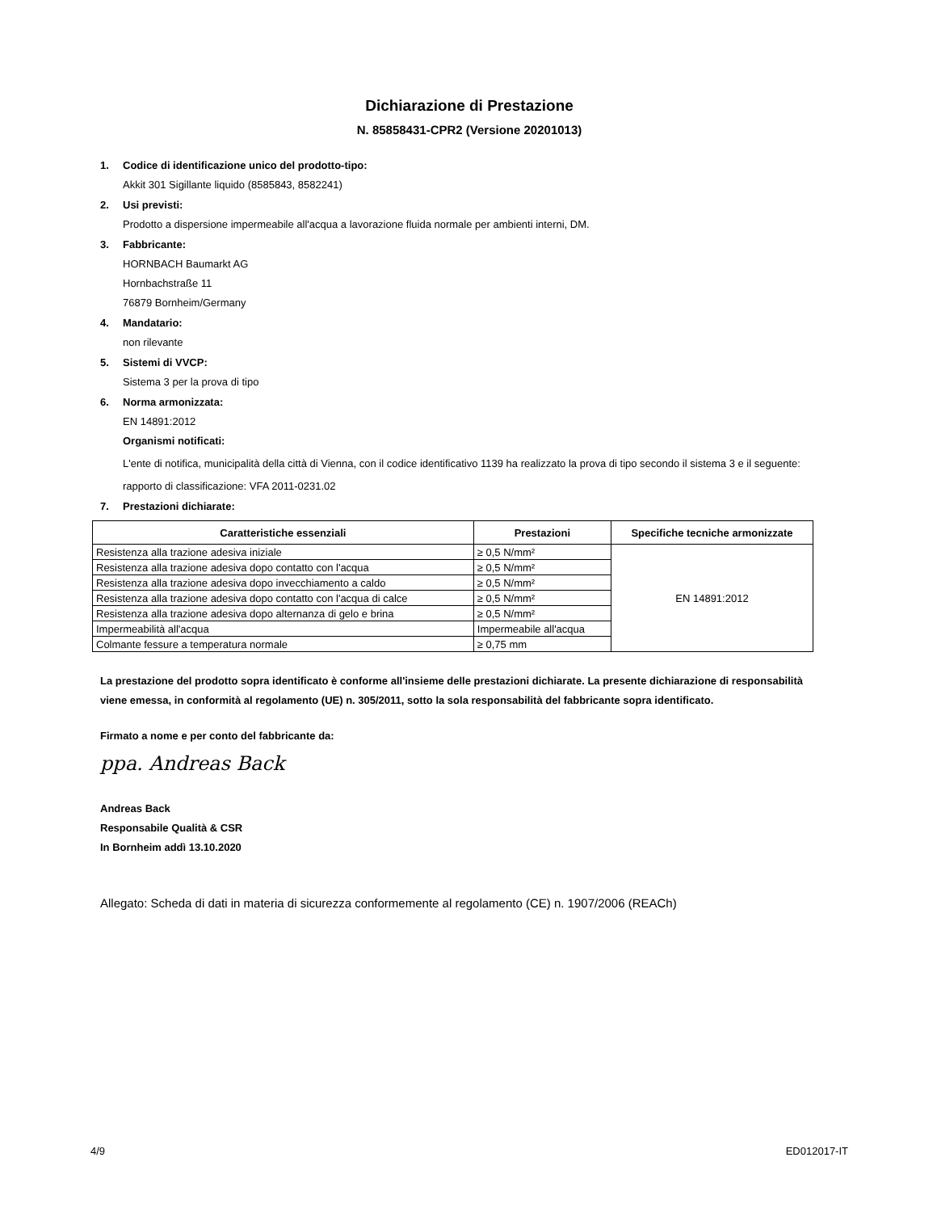Dichiarazione di Prestazione
N. 85858431-CPR2 (Versione 20201013)
1. Codice di identificazione unico del prodotto-tipo:
Akkit 301 Sigillante liquido (8585843, 8582241)
2. Usi previsti:
Prodotto a dispersione impermeabile all'acqua a lavorazione fluida normale per ambienti interni, DM.
3. Fabbricante:
HORNBACH Baumarkt AG
Hornbachstraße 11
76879 Bornheim/Germany
4. Mandatario:
non rilevante
5. Sistemi di VVCP:
Sistema 3 per la prova di tipo
6. Norma armonizzata:
EN 14891:2012
Organismi notificati:
L'ente di notifica, municipalità della città di Vienna, con il codice identificativo 1139 ha realizzato la prova di tipo secondo il sistema 3 e il seguente:
rapporto di classificazione: VFA 2011-0231.02
7. Prestazioni dichiarate:
| Caratteristiche essenziali | Prestazioni | Specifiche tecniche armonizzate |
| --- | --- | --- |
| Resistenza alla trazione adesiva iniziale | ≥ 0,5 N/mm² | EN 14891:2012 |
| Resistenza alla trazione adesiva dopo contatto con l'acqua | ≥ 0,5 N/mm² | |
| Resistenza alla trazione adesiva dopo invecchiamento a caldo | ≥ 0,5 N/mm² | |
| Resistenza alla trazione adesiva dopo contatto con l'acqua di calce | ≥ 0,5 N/mm² | |
| Resistenza alla trazione adesiva dopo alternanza di gelo e brina | ≥ 0,5 N/mm² | |
| Impermeabilità all'acqua | Impermeabile all'acqua | |
| Colmante fessure a temperatura normale | ≥ 0,75 mm | |
La prestazione del prodotto sopra identificato è conforme all'insieme delle prestazioni dichiarate. La presente dichiarazione di responsabilità viene emessa, in conformità al regolamento (UE) n. 305/2011, sotto la sola responsabilità del fabbricante sopra identificato.
Firmato a nome e per conto del fabbricante da:
ppa. Andreas Back
Andreas Back
Responsabile Qualità & CSR
In Bornheim addì 13.10.2020
Allegato: Scheda di dati in materia di sicurezza conformemente al regolamento (CE) n. 1907/2006 (REACh)
4/9 ED012017-IT